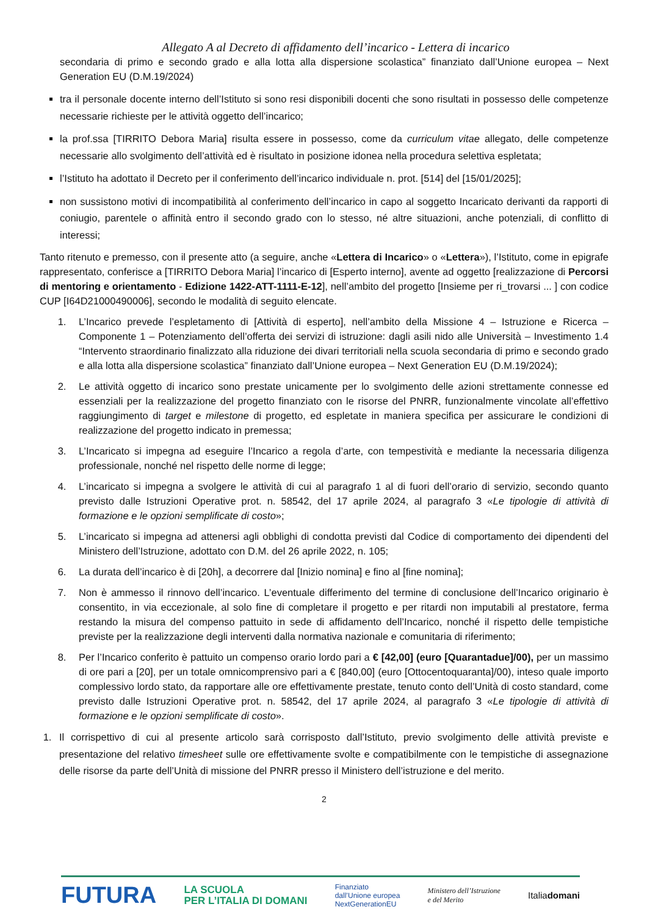Allegato A al Decreto di affidamento dell’incarico - Lettera di incarico
secondaria di primo e secondo grado e alla lotta alla dispersione scolastica” finanziato dall’Unione europea – Next Generation EU (D.M.19/2024)
tra il personale docente interno dell’Istituto si sono resi disponibili docenti che sono risultati in possesso delle competenze necessarie richieste per le attività oggetto dell’incarico;
la prof.ssa [TIRRITO Debora Maria] risulta essere in possesso, come da curriculum vitae allegato, delle competenze necessarie allo svolgimento dell’attività ed è risultato in posizione idonea nella procedura selettiva espletata;
l’Istituto ha adottato il Decreto per il conferimento dell’incarico individuale n. prot. [514] del [15/01/2025];
non sussistono motivi di incompatibilità al conferimento dell’incarico in capo al soggetto Incaricato derivanti da rapporti di coniugio, parentele o affinità entro il secondo grado con lo stesso, né altre situazioni, anche potenziali, di conflitto di interessi;
Tanto ritenuto e premesso, con il presente atto (a seguire, anche «Lettera di Incarico» o «Lettera»), l’Istituto, come in epigrafe rappresentato, conferisce a [TIRRITO Debora Maria] l’incarico di [Esperto interno], avente ad oggetto [realizzazione di Percorsi di mentoring e orientamento - Edizione 1422-ATT-1111-E-12], nell’ambito del progetto [Insieme per ri_trovarsi ... ] con codice CUP [I64D21000490006], secondo le modalità di seguito elencate.
1. L’Incarico prevede l’espletamento di [Attività di esperto], nell’ambito della Missione 4 – Istruzione e Ricerca – Componente 1 – Potenziamento dell’offerta dei servizi di istruzione: dagli asili nido alle Università – Investimento 1.4 “Intervento straordinario finalizzato alla riduzione dei divari territoriali nella scuola secondaria di primo e secondo grado e alla lotta alla dispersione scolastica” finanziato dall’Unione europea – Next Generation EU (D.M.19/2024);
2. Le attività oggetto di incarico sono prestate unicamente per lo svolgimento delle azioni strettamente connesse ed essenziali per la realizzazione del progetto finanziato con le risorse del PNRR, funzionalmente vincolate all’effettivo raggiungimento di target e milestone di progetto, ed espletate in maniera specifica per assicurare le condizioni di realizzazione del progetto indicato in premessa;
3. L’Incaricato si impegna ad eseguire l’Incarico a regola d’arte, con tempestività e mediante la necessaria diligenza professionale, nonché nel rispetto delle norme di legge;
4. L’incaricato si impegna a svolgere le attività di cui al paragrafo 1 al di fuori dell’orario di servizio, secondo quanto previsto dalle Istruzioni Operative prot. n. 58542, del 17 aprile 2024, al paragrafo 3 «Le tipologie di attività di formazione e le opzioni semplificate di costo»;
5. L’incaricato si impegna ad attenersi agli obblighi di condotta previsti dal Codice di comportamento dei dipendenti del Ministero dell’Istruzione, adottato con D.M. del 26 aprile 2022, n. 105;
6. La durata dell’incarico è di [20h], a decorrere dal [Inizio nomina] e fino al [fine nomina];
7. Non è ammesso il rinnovo dell’incarico. L’eventuale differimento del termine di conclusione dell’Incarico originario è consentito, in via eccezionale, al solo fine di completare il progetto e per ritardi non imputabili al prestatore, ferma restando la misura del compenso pattuito in sede di affidamento dell’Incarico, nonché il rispetto delle tempistiche previste per la realizzazione degli interventi dalla normativa nazionale e comunitaria di riferimento;
8. Per l’Incarico conferito è pattuito un compenso orario lordo pari a € [42,00] (euro [Quarantadue]/00), per un massimo di ore pari a [20], per un totale omnicomprensivo pari a € [840,00] (euro [Ottocentoquaranta]/00), inteso quale importo complessivo lordo stato, da rapportare alle ore effettivamente prestate, tenuto conto dell’Unità di costo standard, come previsto dalle Istruzioni Operative prot. n. 58542, del 17 aprile 2024, al paragrafo 3 «Le tipologie di attività di formazione e le opzioni semplificate di costo».
1. Il corrispettivo di cui al presente articolo sarà corrisposto dall’Istituto, previo svolgimento delle attività previste e presentazione del relativo timesheet sulle ore effettivamente svolte e compatibilmente con le tempistiche di assegnazione delle risorse da parte dell’Unità di missione del PNRR presso il Ministero dell’istruzione e del merito.
2
FUTURA LA SCUOLA
PER L’ITALIA DI DOMANI Finanziato
dall’Unione europea
NextGenerationEU Ministero dell’Istruzione
e del Merito Italiadomani